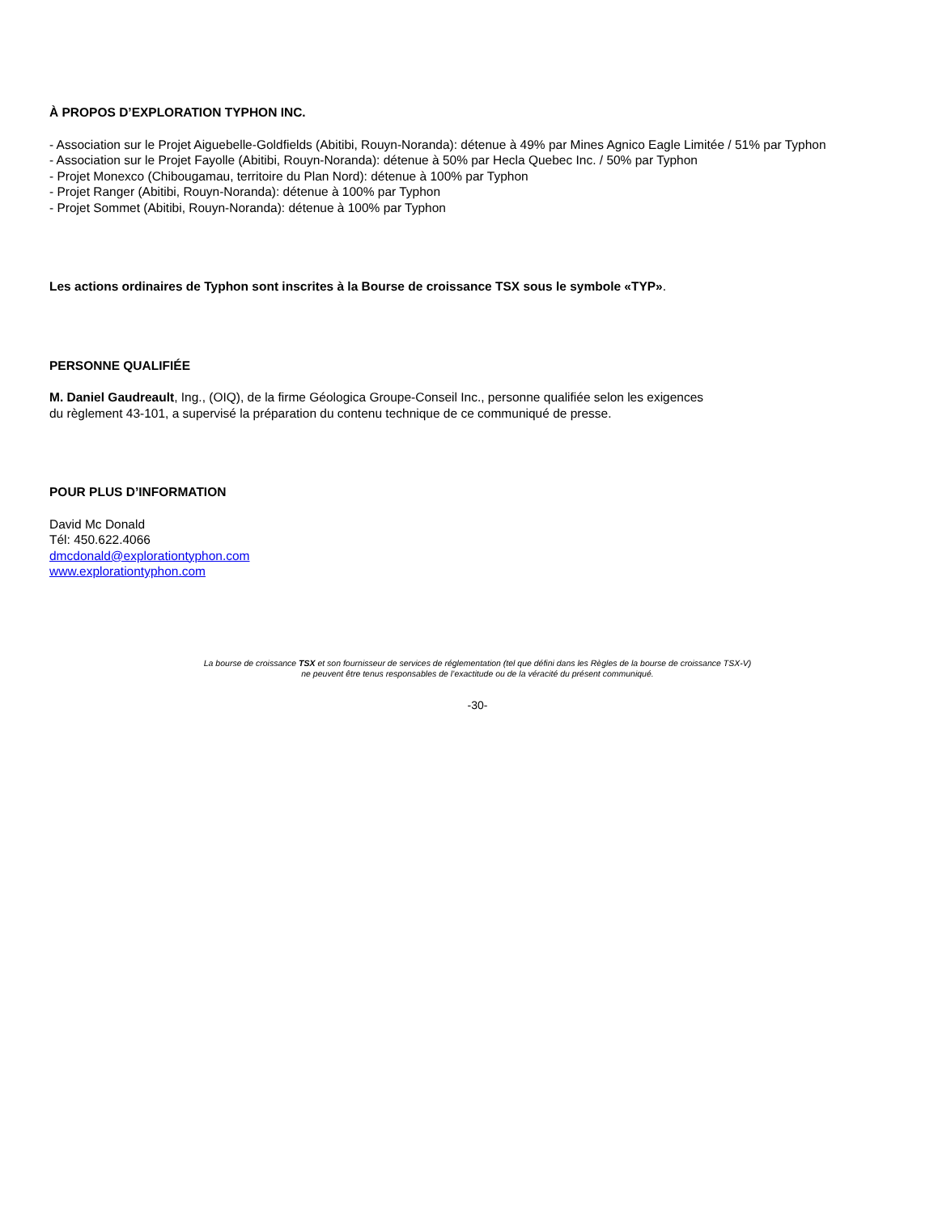À PROPOS D’EXPLORATION TYPHON INC.
- Association sur le Projet Aiguebelle-Goldfields (Abitibi, Rouyn-Noranda): détenue à 49% par Mines Agnico Eagle Limitée / 51% par Typhon
- Association sur le Projet Fayolle (Abitibi, Rouyn-Noranda): détenue à 50% par Hecla Quebec Inc. / 50% par Typhon
- Projet Monexco (Chibougamau, territoire du Plan Nord): détenue à 100% par Typhon
- Projet Ranger (Abitibi, Rouyn-Noranda): détenue à 100% par Typhon
- Projet Sommet (Abitibi, Rouyn-Noranda): détenue à 100% par Typhon
Les actions ordinaires de Typhon sont inscrites à la Bourse de croissance TSX sous le symbole «TYP».
PERSONNE QUALIFIÉE
M. Daniel Gaudreault, Ing., (OIQ), de la firme Géologica Groupe-Conseil Inc., personne qualifiée selon les exigences
du règlement 43-101, a supervisé la préparation du contenu technique de ce communiqué de presse.
POUR PLUS D’INFORMATION
David Mc Donald
Tél: 450.622.4066
dmcdonald@explorationtyphon.com
www.explorationtyphon.com
La bourse de croissance TSX et son fournisseur de services de réglementation (tel que défini dans les Règles de la bourse de croissance TSX-V)
ne peuvent être tenus responsables de l’exactitude ou de la véracité du présent communiqué.
-30-